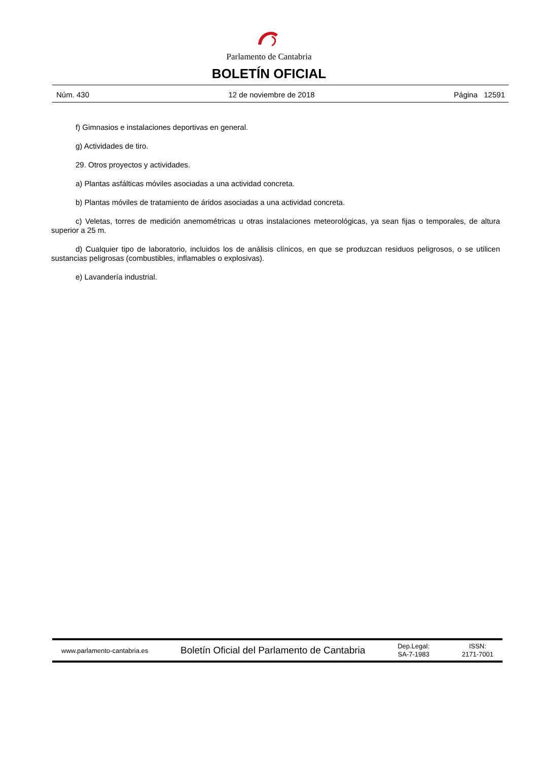Parlamento de Cantabria
BOLETÍN OFICIAL
Núm. 430 12 de noviembre de 2018 Página 12591
f) Gimnasios e instalaciones deportivas en general.
g) Actividades de tiro.
29. Otros proyectos y actividades.
a) Plantas asfálticas móviles asociadas a una actividad concreta.
b) Plantas móviles de tratamiento de áridos asociadas a una actividad concreta.
c) Veletas, torres de medición anemométricas u otras instalaciones meteorológicas, ya sean fijas o temporales, de altura superior a 25 m.
d) Cualquier tipo de laboratorio, incluidos los de análisis clínicos, en que se produzcan residuos peligrosos, o se utilicen sustancias peligrosas (combustibles, inflamables o explosivas).
e) Lavandería industrial.
www.parlamento-cantabria.es Boletín Oficial del Parlamento de Cantabria Dep.Legal:
SA-7-1983 ISSN:
2171-7001